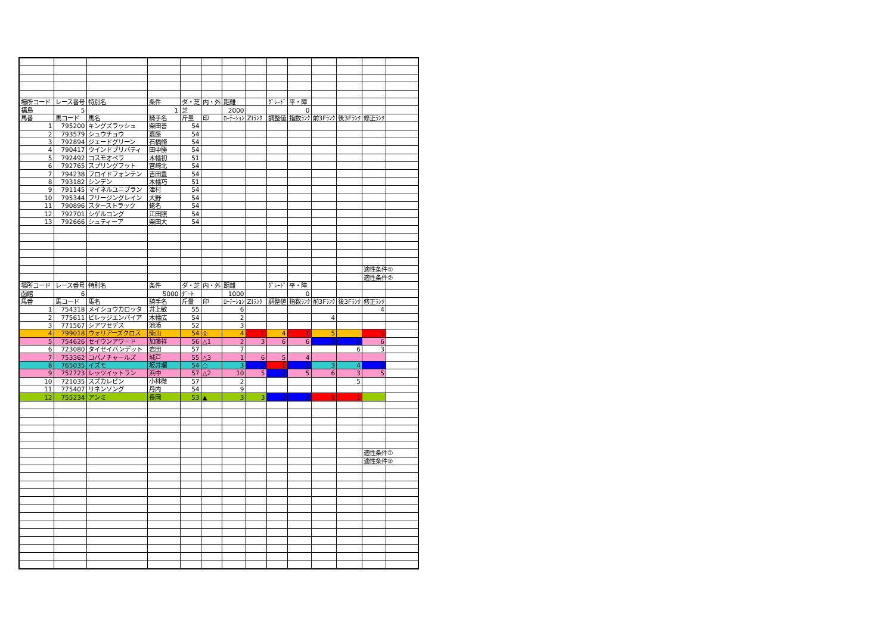| 場所コード | レース番号 | 特別名 | 条件 | ダ・芝 | 内・外 | 距離 | | ｸﾞﾚｰﾄﾞ | 平・障 | | | | |
| 福島 | 5 | | 1 | 芝 | | 2000 | | | 0 | | | | |
| 馬番 | 馬コード | 馬名 | 騎手名 | 斤量 | 印 | ﾛｰﾃｰｼｮﾝ | ZIﾗﾝｸ | 調整値 | 指数ﾗﾝｸ | 前3Fﾗﾝｸ | 後3Fﾗﾝｸ | 修正ﾗﾝｸ | |
| 1 | 795200 | キングズラッシュ | 柴田善 | 54 | | | | | | | | | |
| 2 | 793579 | シュウチョウ | 嘉藤 | 54 | | | | | | | | | |
| 3 | 792894 | ジェードグリーン | 石橋脩 | 54 | | | | | | | | | |
| 4 | 790417 | ウインドブリバティ | 田中勝 | 54 | | | | | | | | | |
| 5 | 792492 | コスモオペラ | 木幡初 | 51 | | | | | | | | | |
| 6 | 792765 | スプリングフット | 宮崎北 | 54 | | | | | | | | | |
| 7 | 794238 | フロイドフォンテン | 吉田豊 | 54 | | | | | | | | | |
| 8 | 793182 | シンデン | 木幡巧 | 51 | | | | | | | | | |
| 9 | 791145 | マイネルユニブラン | 津村 | 54 | | | | | | | | | |
| 10 | 795344 | フリージングレイン | 大野 | 54 | | | | | | | | | |
| 11 | 790896 | スターストラック | 蛯名 | 54 | | | | | | | | | |
| 12 | 792701 | シゲルコング | 江田照 | 54 | | | | | | | | | |
| 13 | 792666 | シュティーア | 柴田大 | 54 | | | | | | | | | |
| | | | | | | | | | | | | 適性条件① | |
| | | | | | | | | | | | | 適性条件② | |
| 場所コード | レース番号 | 特別名 | 条件 | ダ・芝 | 内・外 | 距離 | | ｸﾞﾚｰﾄﾞ | 平・障 | | | | |
| 函館 | 6 | | 5000 | ﾀﾞｰﾄ | | 1000 | | | 0 | | | | |
| 馬番 | 馬コード | 馬名 | 騎手名 | 斤量 | 印 | ﾛｰﾃｰｼｮﾝ | ZIﾗﾝｸ | 調整値 | 指数ﾗﾝｸ | 前3Fﾗﾝｸ | 後3Fﾗﾝｸ | 修正ﾗﾝｸ | |
| 1 | 754318 | メイショウカロッタ | 井上敏 | 55 | | 6 | | | | | | 4 | |
| 2 | 775611 | ビレッジエンパイア | 木幡広 | 54 | | 2 | | | | 4 | | | |
| 3 | 771567 | シアワセデス | 池添 | 52 | | 3 | | | | | | | |
| 4 | 799018 | ウォリアーズクロス | 柴山 | 54 | ◎ | 4 | 1 | 4 | 1 | 5 | | 1 | |
| 5 | 754626 | セイウンアワード | 加藤祥 | 56 | △1 | 2 | 3 | 6 | 6 | 2 | 2 | 6 | |
| 6 | 723080 | タイセイバンデット | 岩田 | 57 | | 7 | | | | | 6 | 3 | |
| 7 | 753362 | コパノチャールズ | 城戸 | 55 | △3 | 1 | 6 | 5 | 4 | | | | |
| 8 | 765035 | イズモ | 坂井瑠 | 54 | ○ | 3 | 2 | 1 | 2 | 3 | 4 | 2 | |
| 9 | 752723 | レッツイットラン | 浜中 | 57 | △2 | 10 | 5 | 2 | 5 | 6 | 3 | 5 | |
| 10 | 721035 | スズカレビン | 小林徹 | 57 | | 2 | | | | | 5 | | |
| 11 | 775407 | リネンソング | 丹内 | 54 | | 9 | | | | | | | |
| 12 | 755234 | アンミ | 長岡 | 53 | ▲ | 3 | 3 | 2 | 2 | 1 | 1 | | |
| | | | | | | | | | | | | 適性条件① | |
| | | | | | | | | | | | | 適性条件② | |